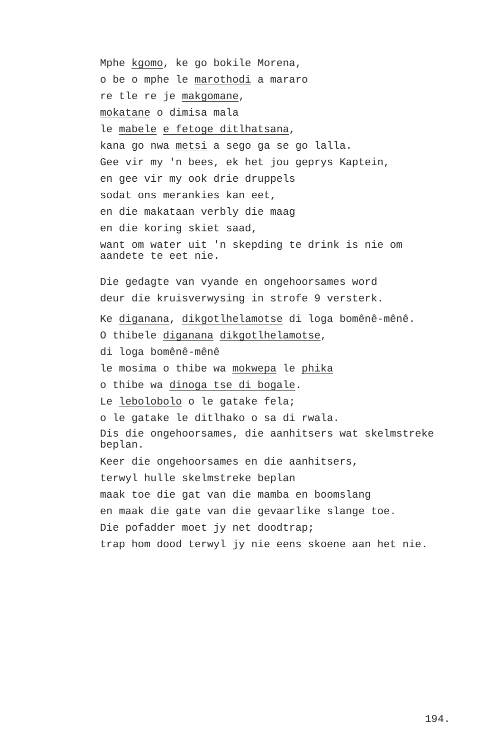Mphe kgomo, ke go bokile Morena,
o be o mphe le marothodi a mararo
re tle re je makgomane,
mokatane o dimisa mala
le mabele e fetoge ditlhatsana,
kana go nwa metsi a sego ga se go lalla.
Gee vir my 'n bees, ek het jou geprys Kaptein,
en gee vir my ook drie druppels
sodat ons merankies kan eet,
en die makataan verbly die maag
en die koring skiet saad,
want om water uit 'n skepding te drink is nie om
aandete te eet nie.
Die gedagte van vyande en ongehoorsames word
deur die kruisverwysing in strofe 9 versterk.
Ke diganana, dikgotlhelamotse di loga bomênê-mênê.
O thibele diganana dikgotlhelamotse,
di loga bomênê-mênê
le mosima o thibe wa mokwepa le phika
o thibe wa dinoga tse di bogale.
Le lebolobolo o le gatake fela;
o le gatake le ditlhako o sa di rwala.
Dis die ongehoorsames, die aanhitsers wat skelmstreke
beplan.
Keer die ongehoorsames en die aanhitsers,
terwyl hulle skelmstreke beplan
maak toe die gat van die mamba en boomslang
en maak die gate van die gevaarlike slange toe.
Die pofadder moet jy net doodtrap;
trap hom dood terwyl jy nie eens skoene aan het nie.
194.